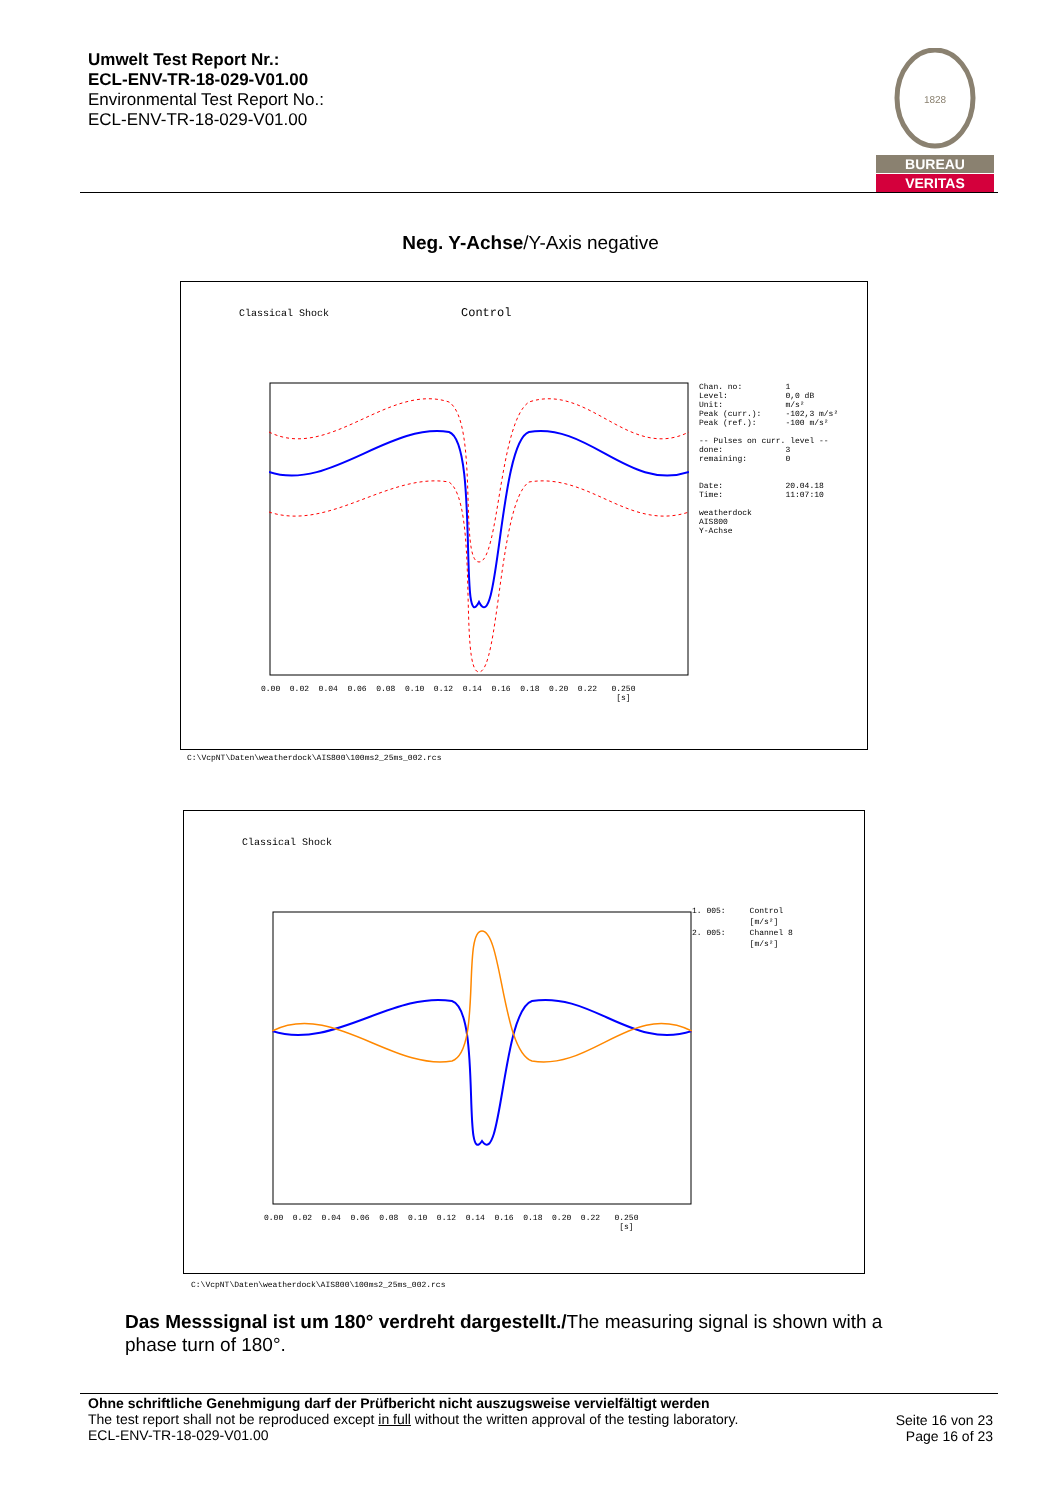Umwelt Test Report Nr.:
ECL-ENV-TR-18-029-V01.00
Environmental Test Report No.:
ECL-ENV-TR-18-029-V01.00
1828
BUREAU
VERITAS
Neg. Y-Achse/Y-Axis negative
Classical Shock Control
Chan. no: 1 Level: 0,0 dB Unit: m/s² Peak (curr.): -102,3 m/s² Peak (ref.): -100 m/s² -- Pulses on curr. level -- done: 3 remaining: 0 Date: 20.04.18 Time: 11:07:10 weatherdock AIS800 Y-Achse
0.00 0.02 0.04 0.06 0.08 0.10 0.12 0.14 0.16 0.18 0.20 0.22 0.250 [s]
C:\VcpNT\Daten\weatherdock\AIS800\100ms2_25ms_002.rcs
Classical Shock
1. 005: Control [m/s²] 2. 005: Channel 8 [m/s²]
0.00 0.02 0.04 0.06 0.08 0.10 0.12 0.14 0.16 0.18 0.20 0.22 0.250 [s]
C:\VcpNT\Daten\weatherdock\AIS800\100ms2_25ms_002.rcs
Das Messsignal ist um 180° verdreht dargestellt./The measuring signal is shown with a phase turn of 180°.
Ohne schriftliche Genehmigung darf der Prüfbericht nicht auszugsweise vervielfältigt werden
The test report shall not be reproduced except in full without the written approval of the testing laboratory.
ECL-ENV-TR-18-029-V01.00
Seite 16 von 23
Page 16 of 23